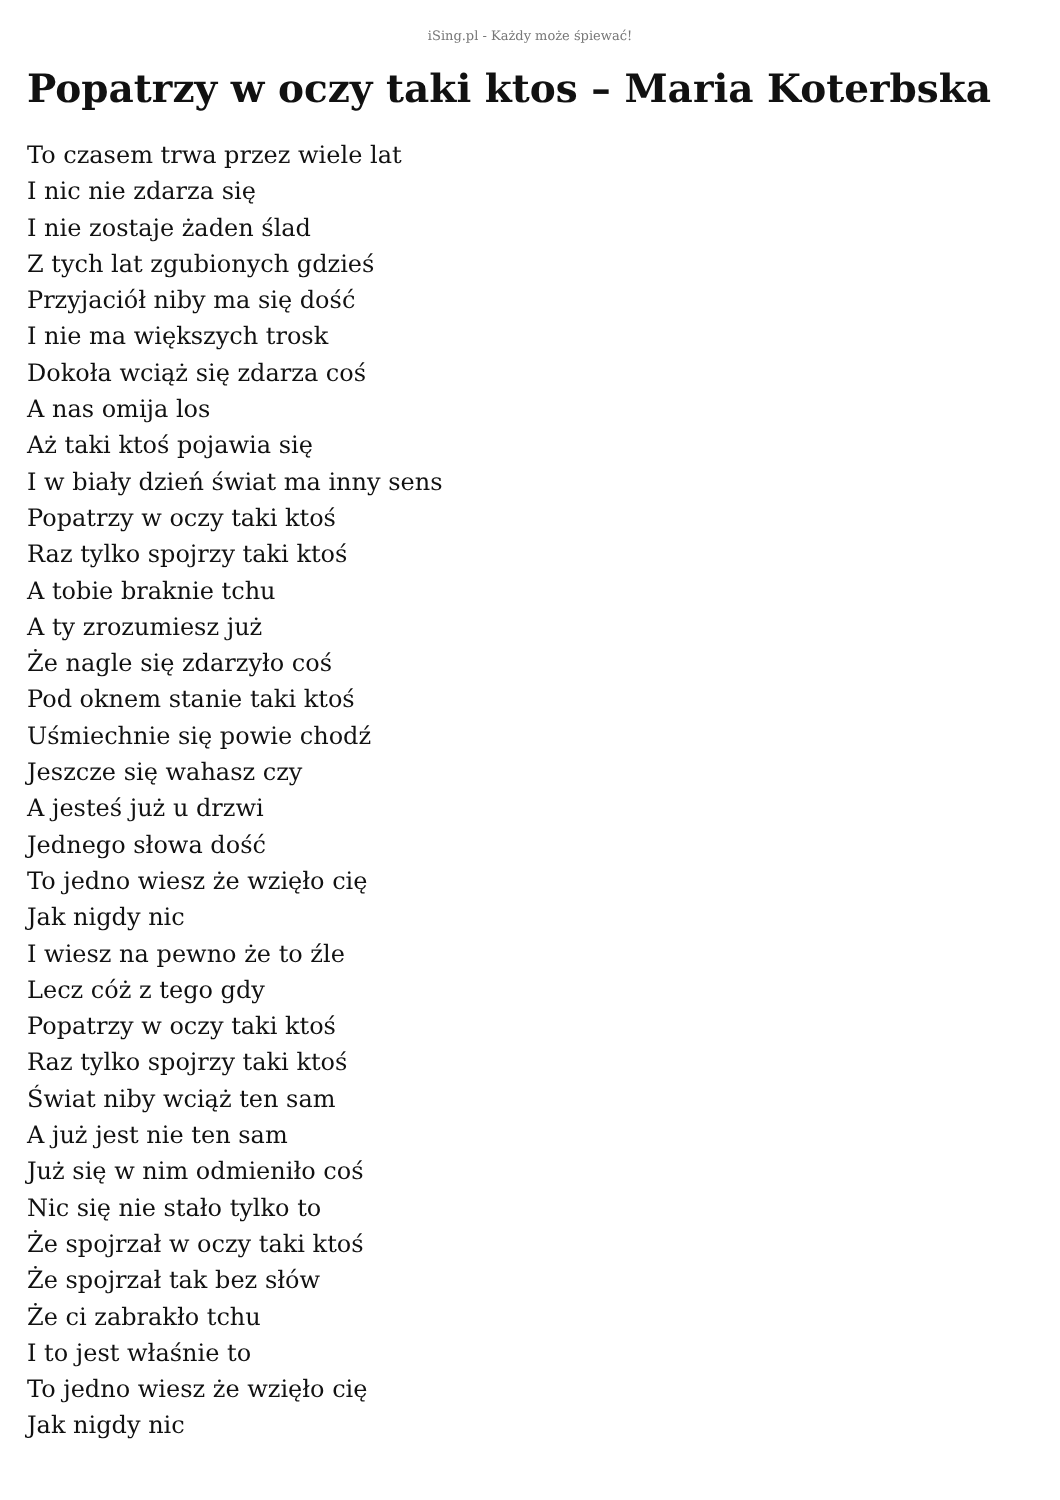iSing.pl - Każdy może śpiewać!
Popatrzy w oczy taki ktos – Maria Koterbska
To czasem trwa przez wiele lat
I nic nie zdarza się
I nie zostaje żaden ślad
Z tych lat zgubionych gdzieś
Przyjaciół niby ma się dość
I nie ma większych trosk
Dokoła wciąż się zdarza coś
A nas omija los
Aż taki ktoś pojawia się
I w biały dzień świat ma inny sens
Popatrzy w oczy taki ktoś
Raz tylko spojrzy taki ktoś
A tobie braknie tchu
A ty zrozumiesz już
Że nagle się zdarzyło coś
Pod oknem stanie taki ktoś
Uśmiechnie się powie chodź
Jeszcze się wahasz czy
A jesteś już u drzwi
Jednego słowa dość
To jedno wiesz że wzięło cię
Jak nigdy nic
I wiesz na pewno że to źle
Lecz cóż z tego gdy
Popatrzy w oczy taki ktoś
Raz tylko spojrzy taki ktoś
Świat niby wciąż ten sam
A już jest nie ten sam
Już się w nim odmieniło coś
Nic się nie stało tylko to
Że spojrzał w oczy taki ktoś
Że spojrzał tak bez słów
Że ci zabrakło tchu
I to jest właśnie to
To jedno wiesz że wzięło cię
Jak nigdy nic